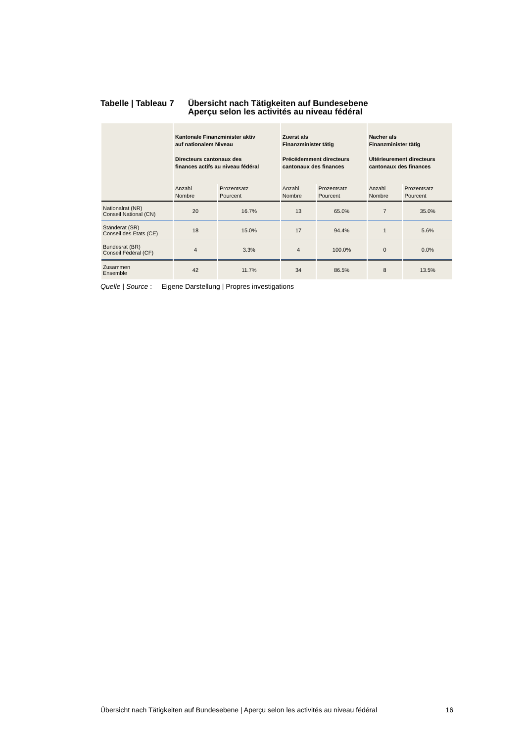Tabelle | Tableau 7
Übersicht nach Tätigkeiten auf Bundesebene
Aperçu selon les activités au niveau fédéral
| | Kantonale Finanzminister aktiv auf nationalem Niveau Directeurs cantonaux des finances actifs au niveau fédéral | | Zuerst als Finanzminister tätig Précédemment directeurs cantonaux des finances | | Nacher als Finanzminister tätig Ultérieurement directeurs cantonaux des finances | |
| --- | --- | --- | --- | --- | --- | --- |
| | Anzahl Nombre | Prozentsatz Pourcent | Anzahl Nombre | Prozentsatz Pourcent | Anzahl Nombre | Prozentsatz Pourcent |
| Nationalrat (NR) Conseil National (CN) | 20 | 16.7% | 13 | 65.0% | 7 | 35.0% |
| Ständerat (SR) Conseil des Etats (CE) | 18 | 15.0% | 17 | 94.4% | 1 | 5.6% |
| Bundesrat (BR) Conseil Fédéral (CF) | 4 | 3.3% | 4 | 100.0% | 0 | 0.0% |
| Zusammen Ensemble | 42 | 11.7% | 34 | 86.5% | 8 | 13.5% |
Quelle | Source : Eigene Darstellung | Propres investigations
Übersicht nach Tätigkeiten auf Bundesebene | Aperçu selon les activités au niveau fédéral 16